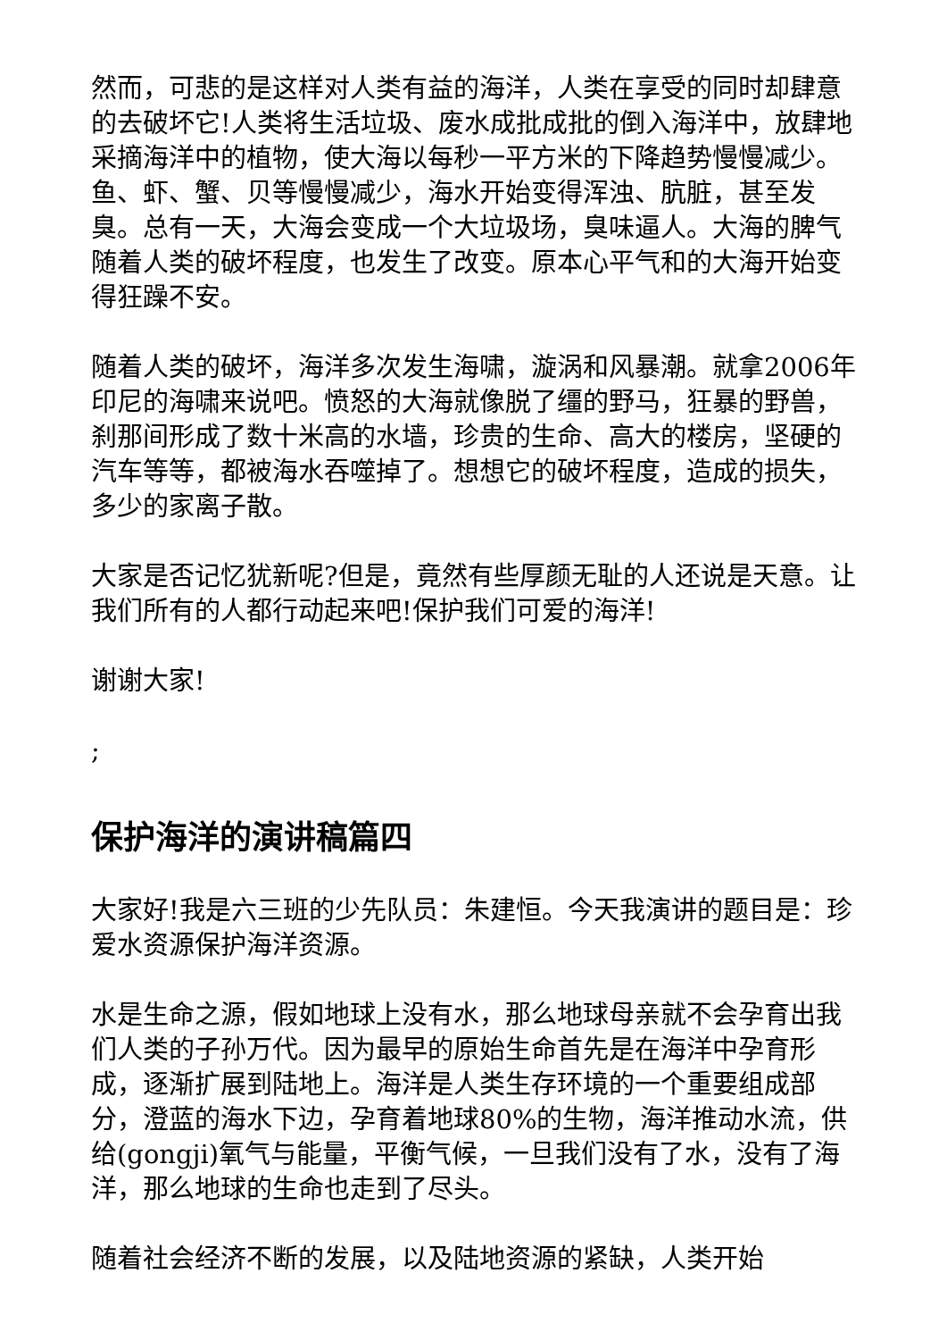然而，可悲的是这样对人类有益的海洋，人类在享受的同时却肆意的去破坏它!人类将生活垃圾、废水成批成批的倒入海洋中，放肆地采摘海洋中的植物，使大海以每秒一平方米的下降趋势慢慢减少。鱼、虾、蟹、贝等慢慢减少，海水开始变得浑浊、肮脏，甚至发臭。总有一天，大海会变成一个大垃圾场，臭味逼人。大海的脾气随着人类的破坏程度，也发生了改变。原本心平气和的大海开始变得狂躁不安。
随着人类的破坏，海洋多次发生海啸，漩涡和风暴潮。就拿2006年印尼的海啸来说吧。愤怒的大海就像脱了缰的野马，狂暴的野兽，刹那间形成了数十米高的水墙，珍贵的生命、高大的楼房，坚硬的汽车等等，都被海水吞噬掉了。想想它的破坏程度，造成的损失，多少的家离子散。
大家是否记忆犹新呢?但是，竟然有些厚颜无耻的人还说是天意。让我们所有的人都行动起来吧!保护我们可爱的海洋!
谢谢大家!
;
保护海洋的演讲稿篇四
大家好!我是六三班的少先队员：朱建恒。今天我演讲的题目是：珍爱水资源保护海洋资源。
水是生命之源，假如地球上没有水，那么地球母亲就不会孕育出我们人类的子孙万代。因为最早的原始生命首先是在海洋中孕育形成，逐渐扩展到陆地上。海洋是人类生存环境的一个重要组成部分，澄蓝的海水下边，孕育着地球80%的生物，海洋推动水流，供给(gongji)氧气与能量，平衡气候，一旦我们没有了水，没有了海洋，那么地球的生命也走到了尽头。
随着社会经济不断的发展，以及陆地资源的紧缺，人类开始